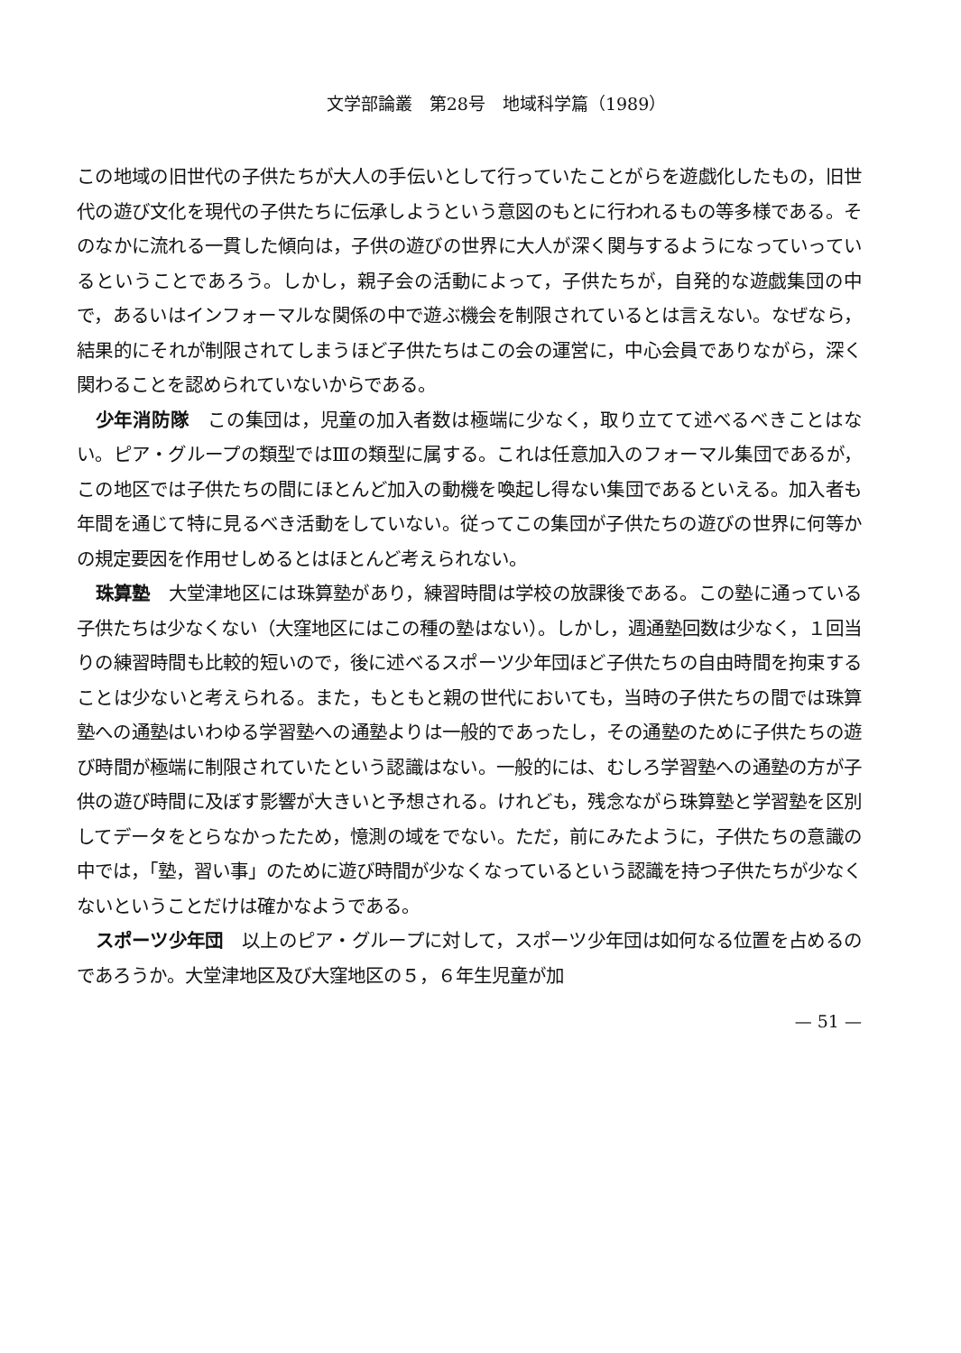文学部論叢　第28号　地域科学篇（1989）
この地域の旧世代の子供たちが大人の手伝いとして行っていたことがらを遊戯化したもの，旧世代の遊び文化を現代の子供たちに伝承しようという意図のもとに行われるもの等多様である。そのなかに流れる一貫した傾向は，子供の遊びの世界に大人が深く関与するようになっていっているということであろう。しかし，親子会の活動によって，子供たちが，自発的な遊戯集団の中で，あるいはインフォーマルな関係の中で遊ぶ機会を制限されているとは言えない。なぜなら，結果的にそれが制限されてしまうほど子供たちはこの会の運営に，中心会員でありながら，深く関わることを認められていないからである。
少年消防隊　この集団は，児童の加入者数は極端に少なく，取り立てて述べるべきことはない。ピア・グループの類型ではⅢの類型に属する。これは任意加入のフォーマル集団であるが，この地区では子供たちの間にほとんど加入の動機を喚起し得ない集団であるといえる。加入者も年間を通じて特に見るべき活動をしていない。従ってこの集団が子供たちの遊びの世界に何等かの規定要因を作用せしめるとはほとんど考えられない。
珠算塾　大堂津地区には珠算塾があり，練習時間は学校の放課後である。この塾に通っている子供たちは少なくない（大窪地区にはこの種の塾はない）。しかし，週通塾回数は少なく，１回当りの練習時間も比較的短いので，後に述べるスポーツ少年団ほど子供たちの自由時間を拘束することは少ないと考えられる。また，もともと親の世代においても，当時の子供たちの間では珠算塾への通塾はいわゆる学習塾への通塾よりは一般的であったし，その通塾のために子供たちの遊び時間が極端に制限されていたという認識はない。一般的には、むしろ学習塾への通塾の方が子供の遊び時間に及ぼす影響が大きいと予想される。けれども，残念ながら珠算塾と学習塾を区別してデータをとらなかったため，憶測の域をでない。ただ，前にみたように，子供たちの意識の中では，「塾，習い事」のために遊び時間が少なくなっているという認識を持つ子供たちが少なくないということだけは確かなようである。
スポーツ少年団　以上のピア・グループに対して，スポーツ少年団は如何なる位置を占めるのであろうか。大堂津地区及び大窪地区の５，６年生児童が加
— 51 —